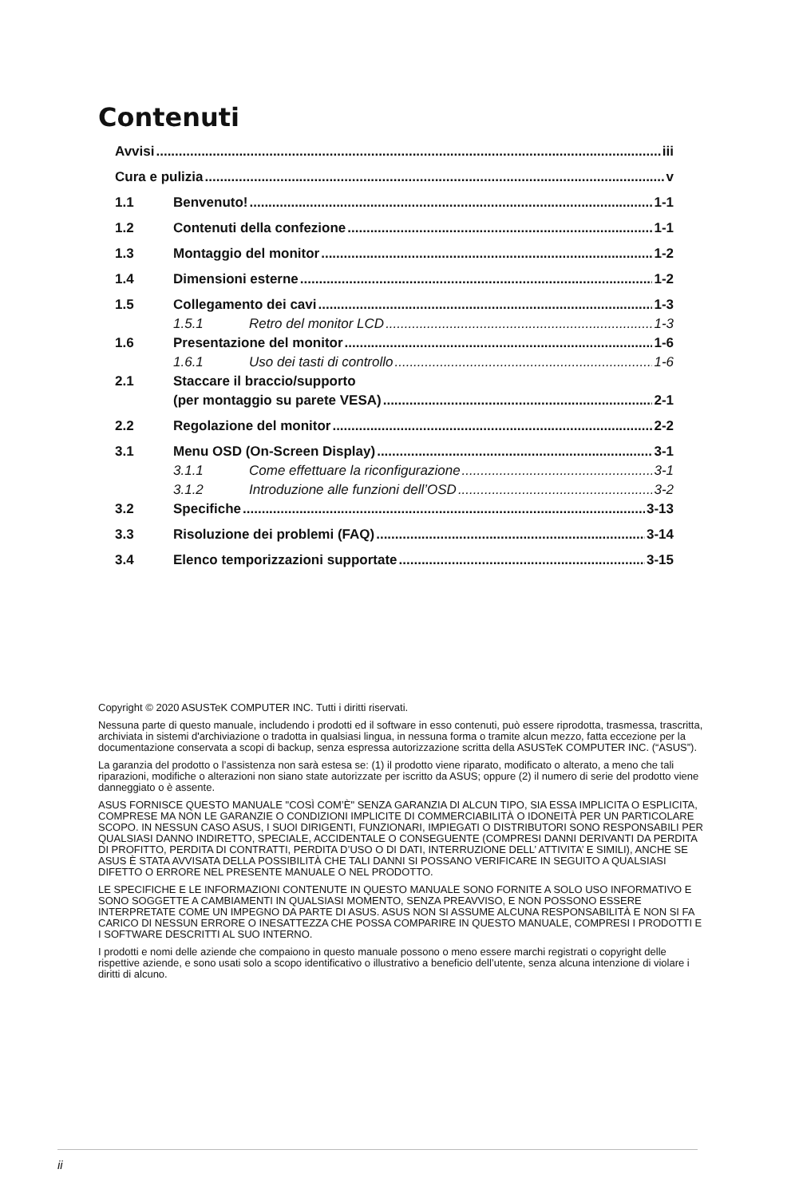Contenuti
Avvisi iii
Cura e pulizia v
1.1 Benvenuto! 1-1
1.2 Contenuti della confezione 1-1
1.3 Montaggio del monitor 1-2
1.4 Dimensioni esterne 1-2
1.5 Collegamento dei cavi 1-3
1.5.1 Retro del monitor LCD 1-3
1.6 Presentazione del monitor 1-6
1.6.1 Uso dei tasti di controllo 1-6
2.1 Staccare il braccio/supporto
(per montaggio su parete VESA) 2-1
2.2 Regolazione del monitor 2-2
3.1 Menu OSD (On-Screen Display) 3-1
3.1.1 Come effettuare la riconfigurazione 3-1
3.1.2 Introduzione alle funzioni dell’OSD 3-2
3.2 Specifiche 3-13
3.3 Risoluzione dei problemi (FAQ) 3-14
3.4 Elenco temporizzazioni supportate 3-15
Copyright © 2020 ASUSTeK COMPUTER INC. Tutti i diritti riservati.
Nessuna parte di questo manuale, includendo i prodotti ed il software in esso contenuti, può essere riprodotta, trasmessa, trascritta, archiviata in sistemi d'archiviazione o tradotta in qualsiasi lingua, in nessuna forma o tramite alcun mezzo, fatta eccezione per la documentazione conservata a scopi di backup, senza espressa autorizzazione scritta della ASUSTeK COMPUTER INC. (“ASUS”).
La garanzia del prodotto o l’assistenza non sarà estesa se: (1) il prodotto viene riparato, modificato o alterato, a meno che tali riparazioni, modifiche o alterazioni non siano state autorizzate per iscritto da ASUS; oppure (2) il numero di serie del prodotto viene danneggiato o è assente.
ASUS FORNISCE QUESTO MANUALE "COSÌ COM’È" SENZA GARANZIA DI ALCUN TIPO, SIA ESSA IMPLICITA O ESPLICITA, COMPRESE MA NON LE GARANZIE O CONDIZIONI IMPLICITE DI COMMERCIABILITÀ O IDONEITÀ PER UN PARTICOLARE SCOPO. IN NESSUN CASO ASUS, I SUOI DIRIGENTI, FUNZIONARI, IMPIEGATI O DISTRIBUTORI SONO RESPONSABILI PER QUALSIASI DANNO INDIRETTO, SPECIALE, ACCIDENTALE O CONSEGUENTE (COMPRESI DANNI DERIVANTI DA PERDITA DI PROFITTO, PERDITA DI CONTRATTI, PERDITA D’USO O DI DATI, INTERRUZIONE DELL’ ATTIVITA’ E SIMILI), ANCHE SE ASUS È STATA AVVISATA DELLA POSSIBILITÀ CHE TALI DANNI SI POSSANO VERIFICARE IN SEGUITO A QUALSIASI DIFETTO O ERRORE NEL PRESENTE MANUALE O NEL PRODOTTO.
LE SPECIFICHE E LE INFORMAZIONI CONTENUTE IN QUESTO MANUALE SONO FORNITE A SOLO USO INFORMATIVO E SONO SOGGETTE A CAMBIAMENTI IN QUALSIASI MOMENTO, SENZA PREAVVISO, E NON POSSONO ESSERE INTERPRETATE COME UN IMPEGNO DA PARTE DI ASUS. ASUS NON SI ASSUME ALCUNA RESPONSABILITÀ E NON SI FA CARICO DI NESSUN ERRORE O INESATTEZZA CHE POSSA COMPARIRE IN QUESTO MANUALE, COMPRESI I PRODOTTI E I SOFTWARE DESCRITTI AL SUO INTERNO.
I prodotti e nomi delle aziende che compaiono in questo manuale possono o meno essere marchi registrati o copyright delle rispettive aziende, e sono usati solo a scopo identificativo o illustrativo a beneficio dell’utente, senza alcuna intenzione di violare i diritti di alcuno.
ii